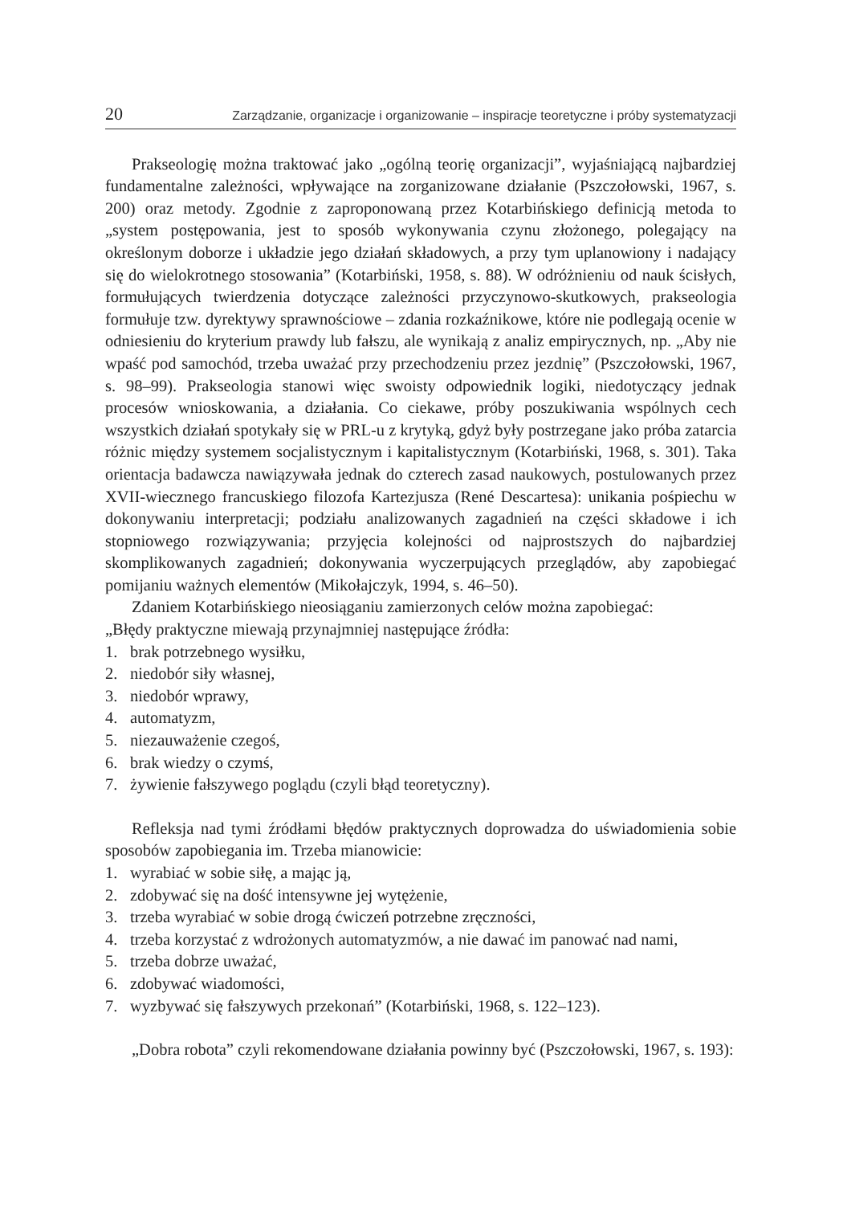20 Zarządzanie, organizacje i organizowanie – inspiracje teoretyczne i próby systematyzacji
Prakseologię można traktować jako „ogólną teorię organizacji”, wyjaśniającą najbardziej fundamentalne zależności, wpływające na zorganizowane działanie (Pszczołowski, 1967, s. 200) oraz metody. Zgodnie z zaproponowaną przez Kotarbińskiego definicją metoda to „system postępowania, jest to sposób wykonywania czynu złożonego, polegający na określonym doborze i układzie jego działań składowych, a przy tym uplanowiony i nadający się do wielokrotnego stosowania” (Kotarbiński, 1958, s. 88). W odróżnieniu od nauk ścisłych, formułujących twierdzenia dotyczące zależności przyczynowo-skutkowych, prakseologia formułuje tzw. dyrektywy sprawnościowe – zdania rozkaźnikowe, które nie podlegają ocenie w odniesieniu do kryterium prawdy lub fałszu, ale wynikają z analiz empirycznych, np. „Aby nie wpaść pod samochód, trzeba uważać przy przechodzeniu przez jezdnię” (Pszczołowski, 1967, s. 98–99). Prakseologia stanowi więc swoisty odpowiednik logiki, niedotyczący jednak procesów wnioskowania, a działania. Co ciekawe, próby poszukiwania wspólnych cech wszystkich działań spotykały się w PRL-u z krytyką, gdyż były postrzegane jako próba zatarcia różnic między systemem socjalistycznym i kapitalistycznym (Kotarbiński, 1968, s. 301). Taka orientacja badawcza nawiązywała jednak do czterech zasad naukowych, postulowanych przez XVII-wiecznego francuskiego filozofa Kartezjusza (René Descartesa): unikania pośpiechu w dokonywaniu interpretacji; podziału analizowanych zagadnień na części składowe i ich stopniowego rozwiązywania; przyjęcia kolejności od najprostszych do najbardziej skomplikowanych zagadnień; dokonywania wyczerpujących przeglądów, aby zapobiegać pomijaniu ważnych elementów (Mikołajczyk, 1994, s. 46–50).
Zdaniem Kotarbińskiego nieosiąganiu zamierzonych celów można zapobiegać:
„Błędy praktyczne miewają przynajmniej następujące źródła:
1. brak potrzebnego wysiłku,
2. niedobór siły własnej,
3. niedobór wprawy,
4. automatyzm,
5. niezauważenie czegoś,
6. brak wiedzy o czymś,
7. żywienie fałszywego poglądu (czyli błąd teoretyczny).
Refleksja nad tymi źródłami błędów praktycznych doprowadza do uświadomienia sobie sposobów zapobiegania im. Trzeba mianowicie:
1. wyrabiać w sobie siłę, a mając ją,
2. zdobywać się na dość intensywne jej wytężenie,
3. trzeba wyrabiać w sobie drogą ćwiczeń potrzebne zręczności,
4. trzeba korzystać z wdrożonych automatyzmów, a nie dawać im panować nad nami,
5. trzeba dobrze uważać,
6. zdobywać wiadomości,
7. wyzbywać się fałszywych przekonań” (Kotarbiński, 1968, s. 122–123).
„Dobra robota” czyli rekomendowane działania powinny być (Pszczołowski, 1967, s. 193):